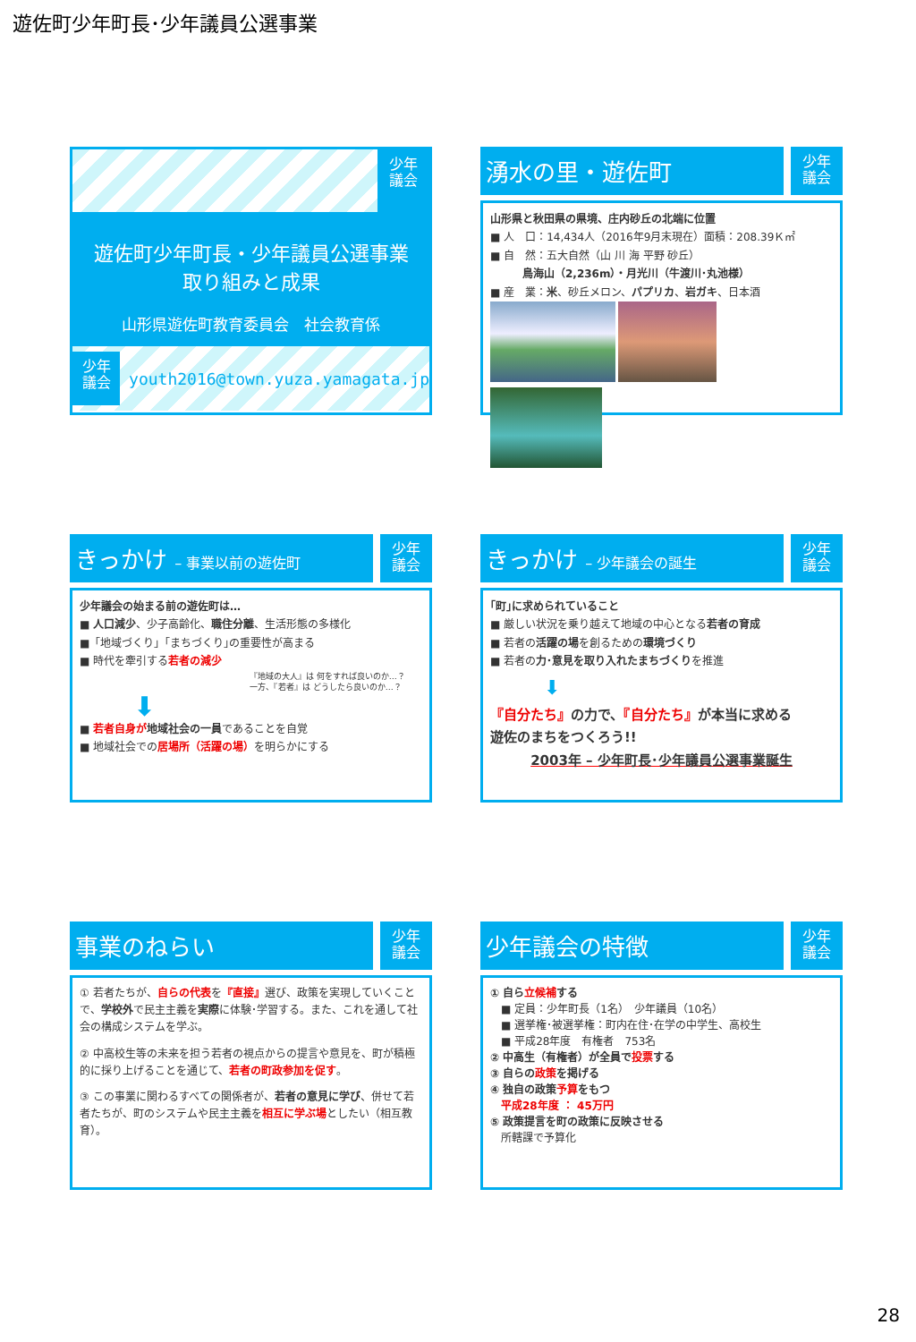遊佐町少年町長･少年議員公選事業
少年
議会
遊佐町少年町長・少年議員公選事業
取り組みと成果
山形県遊佐町教育委員会　社会教育係
少年
議会
youth2016@town.yuza.yamagata.jp
湧水の里・遊佐町
少年
議会
山形県と秋田県の県境、庄内砂丘の北端に位置
■ 人　口：14,434人（2016年9月末現在）面積：208.39Ｋ㎡
■ 自　然：五大自然（山 川 海 平野 砂丘）
　　　鳥海山（2,236m）・月光川（牛渡川･丸池様）
■ 産　業：米、砂丘メロン、パプリカ、岩ガキ、日本酒
きっかけ – 事業以前の遊佐町
少年
議会
少年議会の始まる前の遊佐町は…
■ 人口減少、少子高齢化、職住分離、生活形態の多様化
■「地域づくり」｢まちづくり｣の重要性が高まる
■ 時代を牽引する若者の減少
『地域の大人』は 何をすれば良いのか…？
一方、『若者』は どうしたら良いのか…？
⬇
■ 若者自身が 地域社会の一員であることを自覚
■ 地域社会での居場所（活躍の場）を明らかにする
きっかけ – 少年議会の誕生
少年
議会
｢町｣に求められていること
■ 厳しい状況を乗り越えて地域の中心となる若者の育成
■ 若者の活躍の場を創るための環境づくり
■ 若者の力･意見を取り入れたまちづくりを推進
⬇
『自分たち』の力で、『自分たち』が本当に求める
遊佐のまちをつくろう!!
2003年 – 少年町長･少年議員公選事業誕生
事業のねらい
少年
議会
① 若者たちが、自らの代表を『直接』選び、政策を実現していくことで、学校外で民主主義を実際に体験･学習する。また、これを通して社会の構成システムを学ぶ。
② 中高校生等の未来を担う若者の視点からの提言や意見を、町が積極的に採り上げることを通じて、若者の町政参加を促す。
③ この事業に関わるすべての関係者が、若者の意見に学び、併せて若者たちが、町のシステムや民主主義を相互に学ぶ場としたい（相互教育）。
少年議会の特徴
少年
議会
① 自ら立候補する
　■ 定員：少年町長（1名）　少年議員（10名）
　■ 選挙権･被選挙権：町内在住･在学の中学生、高校生
　■ 平成28年度　有権者　753名
② 中高生（有権者）が全員で投票する
③ 自らの政策を掲げる
④ 独自の政策予算をもつ
　平成28年度 ： 45万円
⑤ 政策提言を町の政策に反映させる
　所轄課で予算化
28